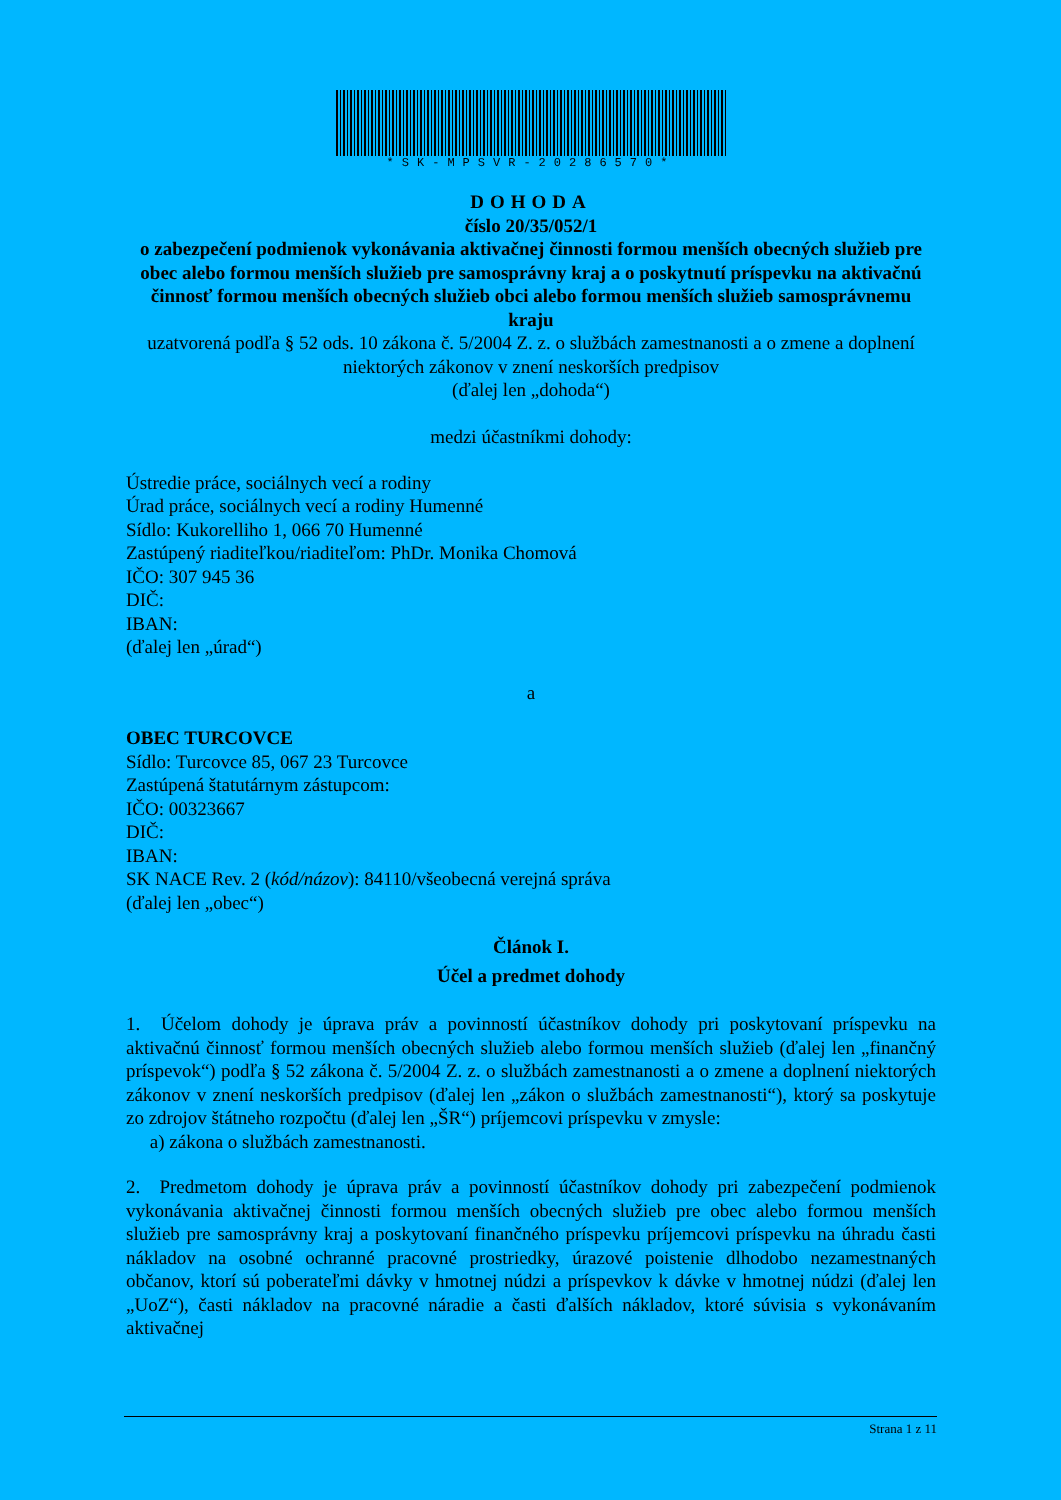*SK-MPSVR-20286570*
DOHODA
číslo 20/35/052/1
o zabezpečení podmienok vykonávania aktivačnej činnosti formou menších obecných služieb pre obec alebo formou menších služieb pre samosprávny kraj a o poskytnutí príspevku na aktivačnú činnosť formou menších obecných služieb obci alebo formou menších služieb samosprávnemu kraju
uzatvorená podľa § 52 ods. 10 zákona č. 5/2004 Z. z. o službách zamestnanosti a o zmene a doplnení niektorých zákonov v znení neskorších predpisov
(ďalej len „dohoda“)
medzi účastníkmi dohody:
Ústredie práce, sociálnych vecí a rodiny
Úrad práce, sociálnych vecí a rodiny Humenné
Sídlo: Kukorelliho 1, 066 70 Humenné
Zastúpený riaditeľkou/riaditeľom: PhDr. Monika Chomová
IČO: 307 945 36
DIČ:
IBAN:
(ďalej len „úrad“)
a
OBEC TURCOVCE
Sídlo: Turcovce 85, 067 23 Turcovce
Zastúpená štatutárnym zástupcom:
IČO: 00323667
DIČ:
IBAN:
SK NACE Rev. 2 (kód/názov): 84110/všeobecná verejná správa
(ďalej len „obec“)
Článok I.
Účel a predmet dohody
1. Účelom dohody je úprava práv a povinností účastníkov dohody pri poskytovaní príspevku na aktivačnú činnosť formou menších obecných služieb alebo formou menších služieb (ďalej len „finančný príspevok“) podľa § 52 zákona č. 5/2004 Z. z. o službách zamestnanosti a o zmene a doplnení niektorých zákonov v znení neskorších predpisov (ďalej len „zákon o službách zamestnanosti“), ktorý sa poskytuje zo zdrojov štátneho rozpočtu (ďalej len „ŠR“) príjemcovi príspevku v zmysle:
a) zákona o službách zamestnanosti.
2. Predmetom dohody je úprava práv a povinností účastníkov dohody pri zabezpečení podmienok vykonávania aktivačnej činnosti formou menších obecných služieb pre obec alebo formou menších služieb pre samosprávny kraj a poskytovaní finančného príspevku príjemcovi príspevku na úhradu časti nákladov na osobné ochranné pracovné prostriedky, úrazové poistenie dlhodobo nezamestnaných občanov, ktorí sú poberateľmi dávky v hmotnej núdzi a príspevkov k dávke v hmotnej núdzi (ďalej len „UoZ“), časti nákladov na pracovné náradie a časti ďalších nákladov, ktoré súvisia s vykonávaním aktivačnej
Strana 1 z 11